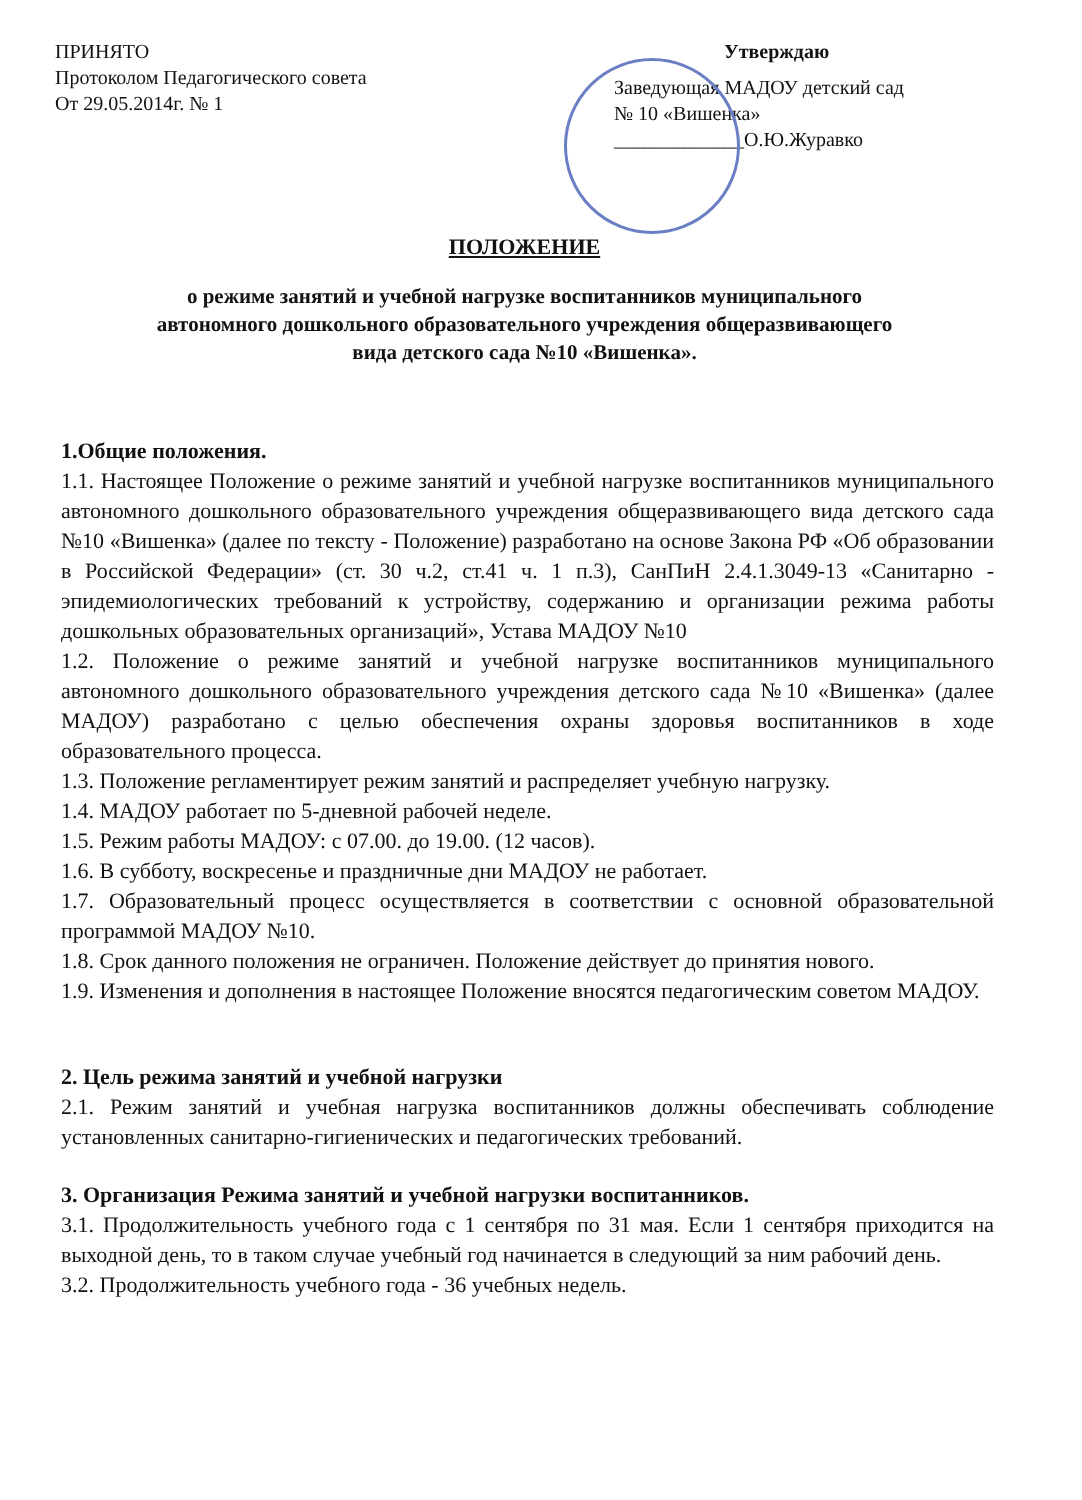ПРИНЯТО
Протоколом Педагогического совета
От 29.05.2014г. № 1
Утверждаю
Заведующая МАДОУ детский сад
№ 10 «Вишенка»
_____________О.Ю.Журавко
ПОЛОЖЕНИЕ
о режиме занятий и учебной нагрузке воспитанников муниципального
автономного дошкольного образовательного учреждения общеразвивающего
вида детского сада №10 «Вишенка».
1.Общие положения.
1.1. Настоящее Положение о режиме занятий и учебной нагрузке воспитанников муниципального автономного дошкольного образовательного учреждения общеразвивающего вида детского сада №10 «Вишенка» (далее по тексту - Положение) разработано на основе Закона РФ «Об образовании в Российской Федерации» (ст. 30 ч.2, ст.41 ч. 1 п.3), СанПиН 2.4.1.3049-13 «Санитарно - эпидемиологических требований к устройству, содержанию и организации режима работы дошкольных образовательных организаций», Устава МАДОУ №10
1.2. Положение о режиме занятий и учебной нагрузке воспитанников муниципального автономного дошкольного образовательного учреждения детского сада №10 «Вишенка» (далее МАДОУ) разработано с целью обеспечения охраны здоровья воспитанников в ходе образовательного процесса.
1.3. Положение регламентирует режим занятий и распределяет учебную нагрузку.
1.4. МАДОУ работает по 5-дневной рабочей неделе.
1.5. Режим работы МАДОУ: с 07.00. до 19.00. (12 часов).
1.6. В субботу, воскресенье и праздничные дни МАДОУ не работает.
1.7. Образовательный процесс осуществляется в соответствии с основной образовательной программой МАДОУ №10.
1.8. Срок данного положения не ограничен. Положение действует до принятия нового.
1.9. Изменения и дополнения в настоящее Положение вносятся педагогическим советом МАДОУ.
2. Цель режима занятий и учебной нагрузки
2.1. Режим занятий и учебная нагрузка воспитанников должны обеспечивать соблюдение установленных санитарно-гигиенических и педагогических требований.
3. Организация Режима занятий и учебной нагрузки воспитанников.
3.1. Продолжительность учебного года с 1 сентября по 31 мая. Если 1 сентября приходится на выходной день, то в таком случае учебный год начинается в следующий за ним рабочий день.
3.2. Продолжительность учебного года - 36 учебных недель.